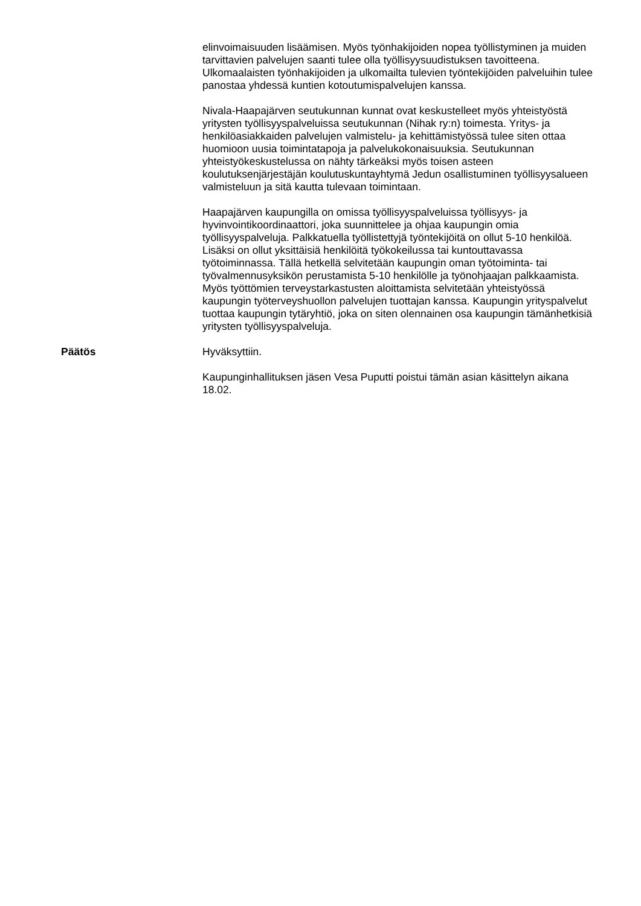elinvoimaisuuden lisäämisen. Myös työnhakijoiden nopea työllistyminen ja muiden tarvittavien palvelujen saanti tulee olla työllisyysuudistuksen tavoitteena. Ulkomaalaisten työnhakijoiden ja ulkomailta tulevien työntekijöiden palveluihin tulee panostaa yhdessä kuntien kotoutumispalvelujen kanssa.
Nivala-Haapajärven seutukunnan kunnat ovat keskustelleet myös yhteistyöstä yritysten työllisyyspalveluissa seutukunnan (Nihak ry:n) toimesta. Yritys- ja henkilöasiakkaiden palvelujen valmistelu- ja kehittämistyössä tulee siten ottaa huomioon uusia toimintatapoja ja palvelukokonaisuuksia. Seutukunnan yhteistyökeskustelussa on nähty tärkeäksi myös toisen asteen koulutuksenjärjestäjän koulutuskuntayhtymä Jedun osallistuminen työllisyysalueen valmisteluun ja sitä kautta tulevaan toimintaan.
Haapajärven kaupungilla on omissa työllisyyspalveluissa työllisyys- ja hyvinvointikoordinaattori, joka suunnittelee ja ohjaa kaupungin omia työllisyyspalveluja. Palkkatuella työllistettyjä työntekijöitä on ollut 5-10 henkilöä. Lisäksi on ollut yksittäisiä henkilöitä työkokeilussa tai kuntouttavassa työtoiminnassa. Tällä hetkellä selvitetään kaupungin oman työtoiminta- tai työvalmennusyksikön perustamista 5-10 henkilölle ja työnohjaajan palkkaamista. Myös työttömien terveystarkastusten aloittamista selvitetään yhteistyössä kaupungin työterveyshuollon palvelujen tuottajan kanssa. Kaupungin yrityspalvelut tuottaa kaupungin tytäryhtiö, joka on siten olennainen osa kaupungin tämänhetkisiä yritysten työllisyyspalveluja.
Päätös Hyväksyttiin.
Kaupunginhallituksen jäsen Vesa Puputti poistui tämän asian käsittelyn aikana 18.02.